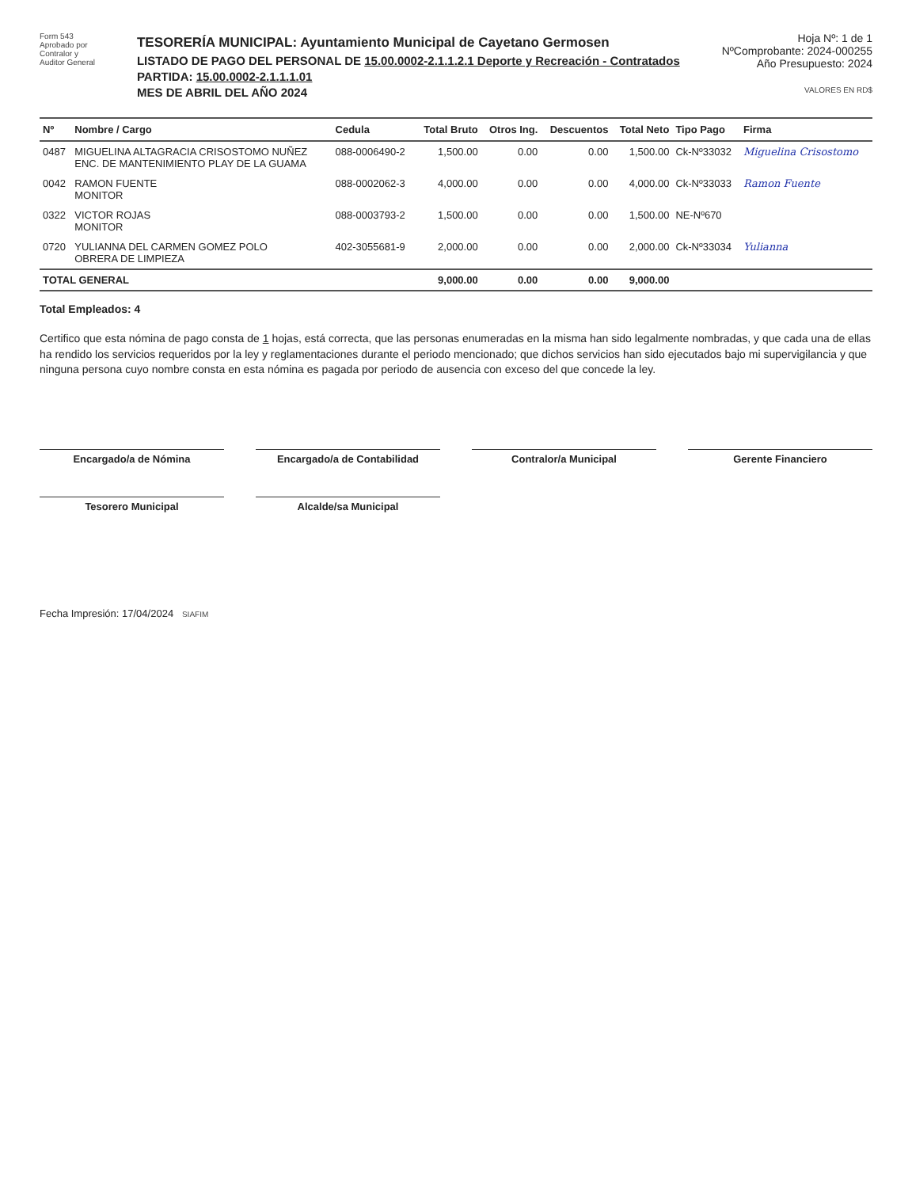Form 543
Aprobado por
Contralor y
Auditor General
TESORERÍA MUNICIPAL: Ayuntamiento Municipal de Cayetano Germosen
LISTADO DE PAGO DEL PERSONAL DE 15.00.0002-2.1.1.2.1 Deporte y Recreación - Contratados
PARTIDA: 15.00.0002-2.1.1.1.01
MES DE ABRIL DEL AÑO 2024
Hoja Nº: 1 de 1
NºComprobante: 2024-000255
Año Presupuesto: 2024
VALORES EN RD$
| Nº | Nombre / Cargo | Cedula | Total Bruto | Otros Ing. | Descuentos | Total Neto | Tipo Pago | Firma |
| --- | --- | --- | --- | --- | --- | --- | --- | --- |
| 0487 | MIGUELINA ALTAGRACIA CRISOSTOMO NUÑEZ ENC. DE MANTENIMIENTO PLAY DE LA GUAMA | 088-0006490-2 | 1,500.00 | 0.00 | 0.00 | 1,500.00 | Ck-Nº33032 | Miguelina Crisostomo |
| 0042 | RAMON FUENTE MONITOR | 088-0002062-3 | 4,000.00 | 0.00 | 0.00 | 4,000.00 | Ck-Nº33033 | Ramon Fuente |
| 0322 | VICTOR ROJAS MONITOR | 088-0003793-2 | 1,500.00 | 0.00 | 0.00 | 1,500.00 | NE-Nº670 | |
| 0720 | YULIANNA DEL CARMEN GOMEZ POLO OBRERA DE LIMPIEZA | 402-3055681-9 | 2,000.00 | 0.00 | 0.00 | 2,000.00 | Ck-Nº33034 | Yulianna |
| TOTAL GENERAL | | | 9,000.00 | 0.00 | 0.00 | 9,000.00 | | |
Total Empleados: 4
Certifico que esta nómina de pago consta de 1 hojas, está correcta, que las personas enumeradas en la misma han sido legalmente nombradas, y que cada una de ellas ha rendido los servicios requeridos por la ley y reglamentaciones durante el periodo mencionado; que dichos servicios han sido ejecutados bajo mi supervigilancia y que ninguna persona cuyo nombre consta en esta nómina es pagada por periodo de ausencia con exceso del que concede la ley.
Encargado/a de Nómina
Encargado/a de Contabilidad
Contralor/a Municipal
Gerente Financiero
Tesorero Municipal
Alcalde/sa Municipal
Fecha Impresión: 17/04/2024 SIAFIM